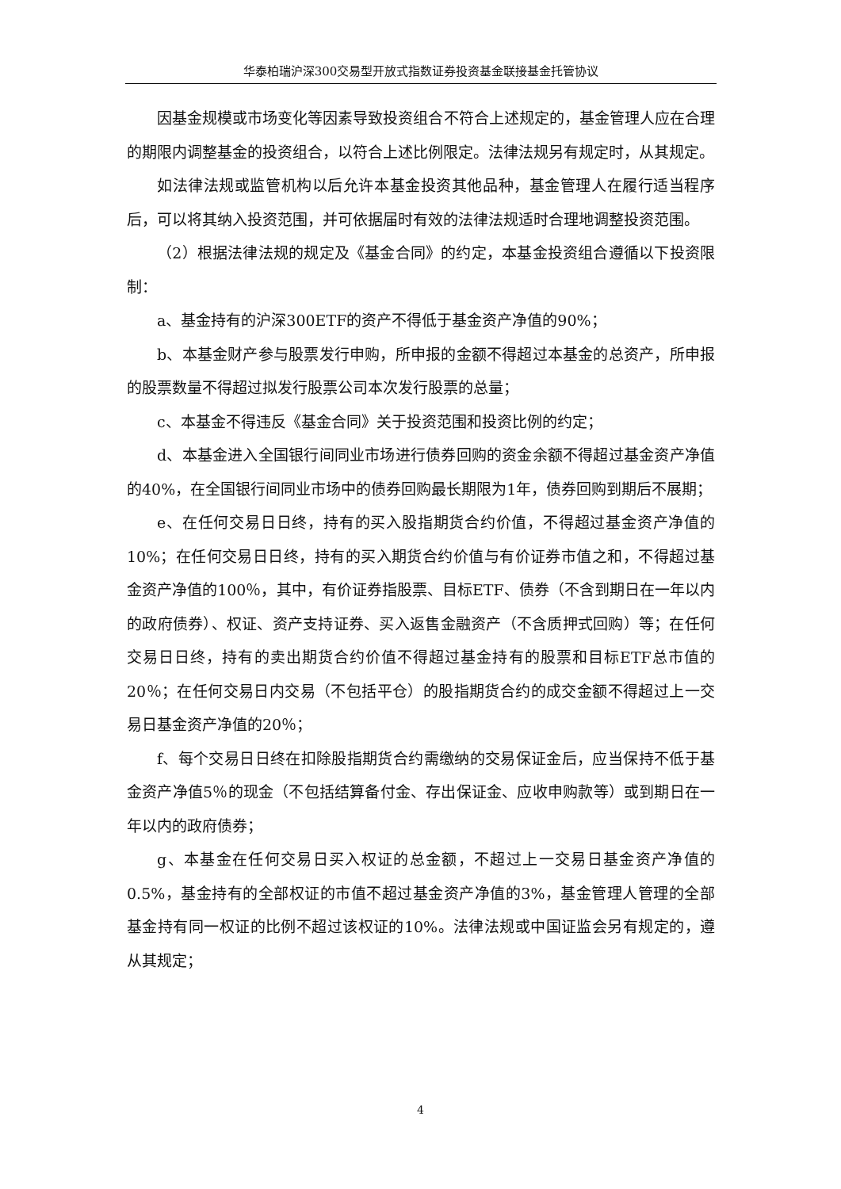华泰柏瑞沪深300交易型开放式指数证券投资基金联接基金托管协议
因基金规模或市场变化等因素导致投资组合不符合上述规定的，基金管理人应在合理的期限内调整基金的投资组合，以符合上述比例限定。法律法规另有规定时，从其规定。
如法律法规或监管机构以后允许本基金投资其他品种，基金管理人在履行适当程序后，可以将其纳入投资范围，并可依据届时有效的法律法规适时合理地调整投资范围。
（2）根据法律法规的规定及《基金合同》的约定，本基金投资组合遵循以下投资限制：
a、基金持有的沪深300ETF的资产不得低于基金资产净值的90%；
b、本基金财产参与股票发行申购，所申报的金额不得超过本基金的总资产，所申报的股票数量不得超过拟发行股票公司本次发行股票的总量；
c、本基金不得违反《基金合同》关于投资范围和投资比例的约定；
d、本基金进入全国银行间同业市场进行债券回购的资金余额不得超过基金资产净值的40%，在全国银行间同业市场中的债券回购最长期限为1年，债券回购到期后不展期；
e、在任何交易日日终，持有的买入股指期货合约价值，不得超过基金资产净值的10%；在任何交易日日终，持有的买入期货合约价值与有价证券市值之和，不得超过基金资产净值的100％，其中，有价证券指股票、目标ETF、债券（不含到期日在一年以内的政府债券）、权证、资产支持证券、买入返售金融资产（不含质押式回购）等；在任何交易日日终，持有的卖出期货合约价值不得超过基金持有的股票和目标ETF总市值的20％；在任何交易日内交易（不包括平仓）的股指期货合约的成交金额不得超过上一交易日基金资产净值的20％；
f、每个交易日日终在扣除股指期货合约需缴纳的交易保证金后，应当保持不低于基金资产净值5％的现金（不包括结算备付金、存出保证金、应收申购款等）或到期日在一年以内的政府债券；
g、本基金在任何交易日买入权证的总金额，不超过上一交易日基金资产净值的0.5%，基金持有的全部权证的市值不超过基金资产净值的3%，基金管理人管理的全部基金持有同一权证的比例不超过该权证的10%。法律法规或中国证监会另有规定的，遵从其规定；
4